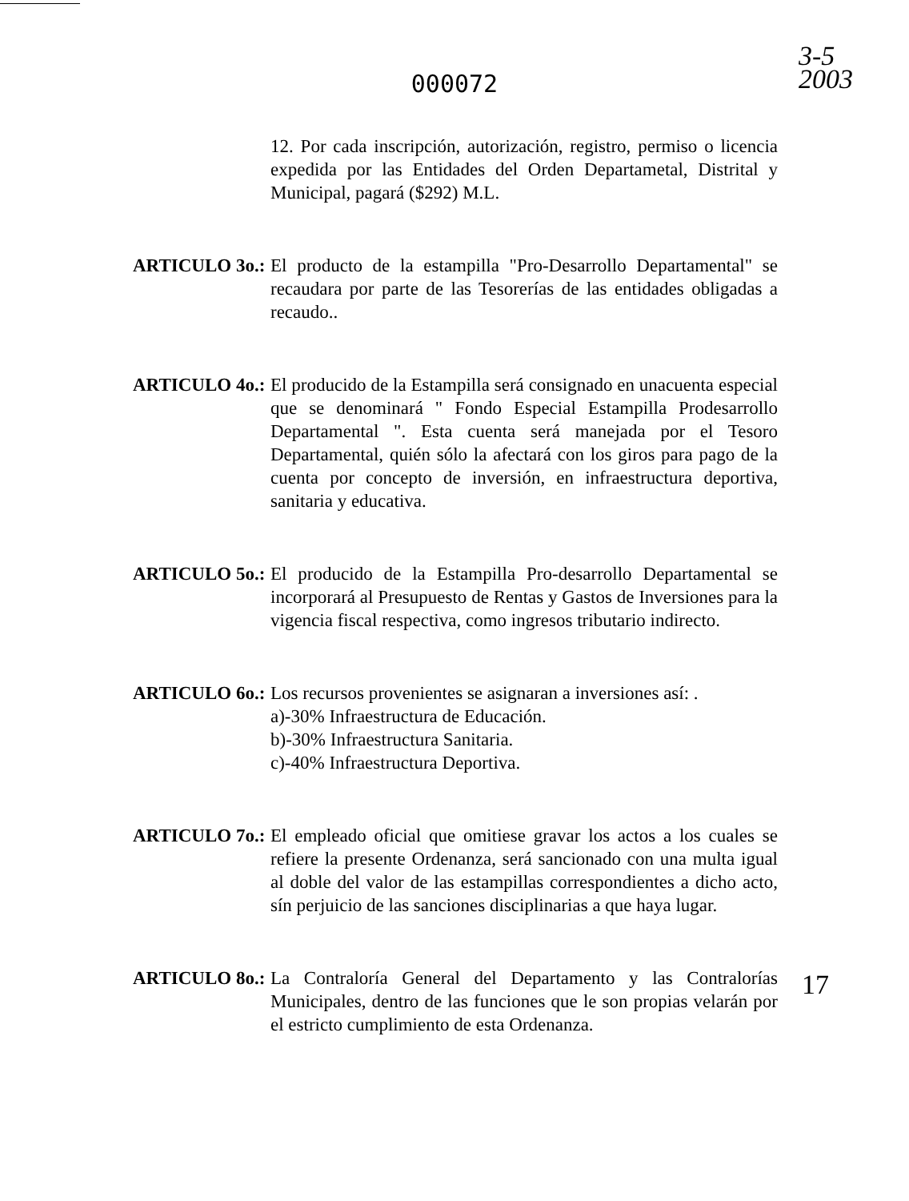3-5
2003
000072
12. Por cada inscripción, autorización, registro, permiso o licencia expedida por las Entidades del Orden Departametal, Distrital y Municipal, pagará ($292) M.L.
ARTICULO 3o.: El producto de la estampilla "Pro-Desarrollo Departamental" se recaudara por parte de las Tesorerías de las entidades obligadas a recaudo..
ARTICULO 4o.: El producido de la Estampilla será consignado en unacuenta especial que se denominará " Fondo Especial Estampilla Prodesarrollo Departamental ". Esta cuenta será manejada por el Tesoro Departamental, quién sólo la afectará con los giros para pago de la cuenta por concepto de inversión, en infraestructura deportiva, sanitaria y educativa.
ARTICULO 5o.: El producido de la Estampilla Pro-desarrollo Departamental se incorporará al Presupuesto de Rentas y Gastos de Inversiones para la vigencia fiscal respectiva, como ingresos tributario indirecto.
ARTICULO 6o.: Los recursos provenientes se asignaran a inversiones así: .
a)-30% Infraestructura de Educación.
b)-30% Infraestructura Sanitaria.
c)-40% Infraestructura Deportiva.
ARTICULO 7o.: El empleado oficial que omitiese gravar los actos a los cuales se refiere la presente Ordenanza, será sancionado con una multa igual al doble del valor de las estampillas correspondientes a dicho acto, sín perjuicio de las sanciones disciplinarias a que haya lugar.
ARTICULO 8o.: La Contraloría General del Departamento y las Contralorías Municipales, dentro de las funciones que le son propias velarán por el estricto cumplimiento de esta Ordenanza.
17